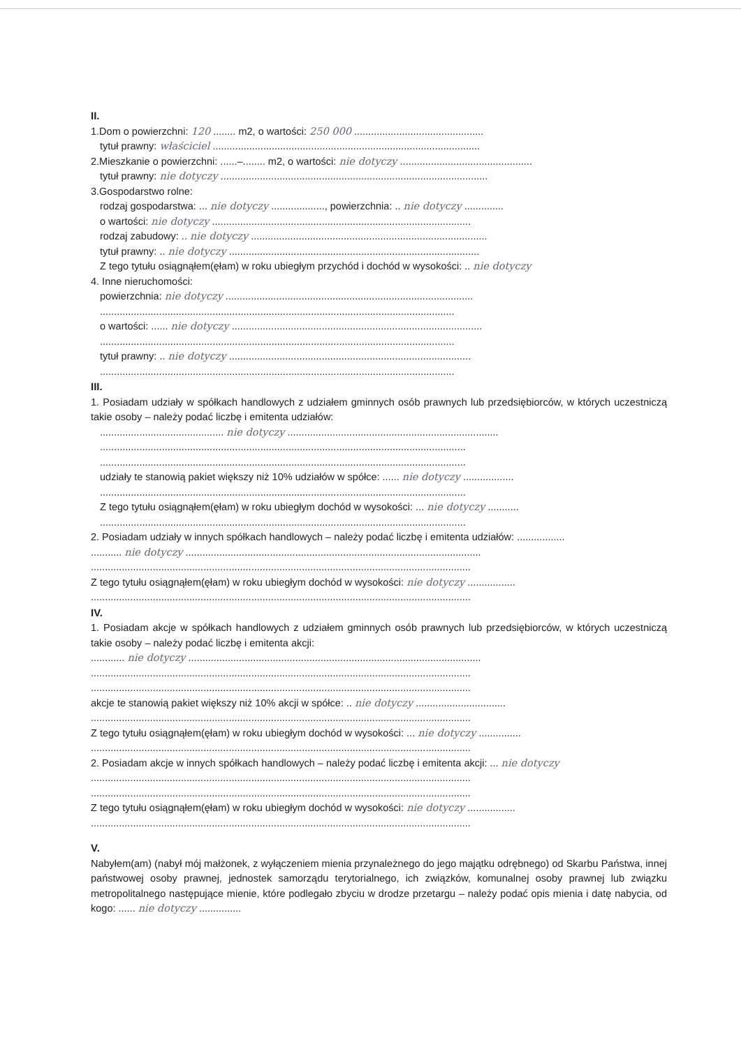II.
1.Dom o powierzchni: 120 ........ m2, o wartości: 250 000 ..............................................
tytuł prawny: właściciel ...............................................................................................
2.Mieszkanie o powierzchni: ......–........ m2, o wartości: nie dotyczy ...............................................
tytuł prawny: nie dotyczy ...............................................................................................
3.Gospodarstwo rolne:
rodzaj gospodarstwa: ... nie dotyczy ..................., powierzchnia: .. nie dotyczy ..............
o wartości: nie dotyczy ............................................................................................
rodzaj zabudowy: .. nie dotyczy ....................................................................................
tytuł prawny: .. nie dotyczy .........................................................................................
Z tego tytułu osiągnąłem(ęłam) w roku ubiegłym przychód i dochód w wysokości: .. nie dotyczy
4. Inne nieruchomości:
powierzchnia: nie dotyczy ........................................................................................
..............................................................................................................................
o wartości: ...... nie dotyczy .........................................................................................
..............................................................................................................................
tytuł prawny: .. nie dotyczy ......................................................................................
..............................................................................................................................
III.
1. Posiadam udziały w spółkach handlowych z udziałem gminnych osób prawnych lub przedsiębiorców, w których uczestniczą takie osoby – należy podać liczbę i emitenta udziałów:
............................................ nie dotyczy ...........................................................................
..................................................................................................................................
..................................................................................................................................
udziały te stanowią pakiet większy niż 10% udziałów w spółce: ...... nie dotyczy ..................
..................................................................................................................................
Z tego tytułu osiągnąłem(ęłam) w roku ubiegłym dochód w wysokości: ... nie dotyczy ...........
..................................................................................................................................
2. Posiadam udziały w innych spółkach handlowych – należy podać liczbę i emitenta udziałów: .................
........... nie dotyczy .........................................................................................................
.......................................................................................................................................
Z tego tytułu osiągnąłem(ęłam) w roku ubiegłym dochód w wysokości: nie dotyczy .................
.......................................................................................................................................
IV.
1. Posiadam akcje w spółkach handlowych z udziałem gminnych osób prawnych lub przedsiębiorców, w których uczestniczą takie osoby – należy podać liczbę i emitenta akcji:
............ nie dotyczy ........................................................................................................
.......................................................................................................................................
.......................................................................................................................................
akcje te stanowią pakiet większy niż 10% akcji w spółce: .. nie dotyczy ................................
.......................................................................................................................................
Z tego tytułu osiągnąłem(ęłam) w roku ubiegłym dochód w wysokości: ... nie dotyczy ...............
.......................................................................................................................................
2. Posiadam akcje w innych spółkach handlowych – należy podać liczbę i emitenta akcji: ... nie dotyczy
.......................................................................................................................................
.......................................................................................................................................
Z tego tytułu osiągnąłem(ęłam) w roku ubiegłym dochód w wysokości: nie dotyczy .................
.......................................................................................................................................
V.
Nabyłem(am) (nabył mój małżonek, z wyłączeniem mienia przynależnego do jego majątku odrębnego) od Skarbu Państwa, innej państwowej osoby prawnej, jednostek samorządu terytorialnego, ich związków, komunalnej osoby prawnej lub związku metropolitalnego następujące mienie, które podlegało zbyciu w drodze przetargu – należy podać opis mienia i datę nabycia, od kogo: ...... nie dotyczy ...............